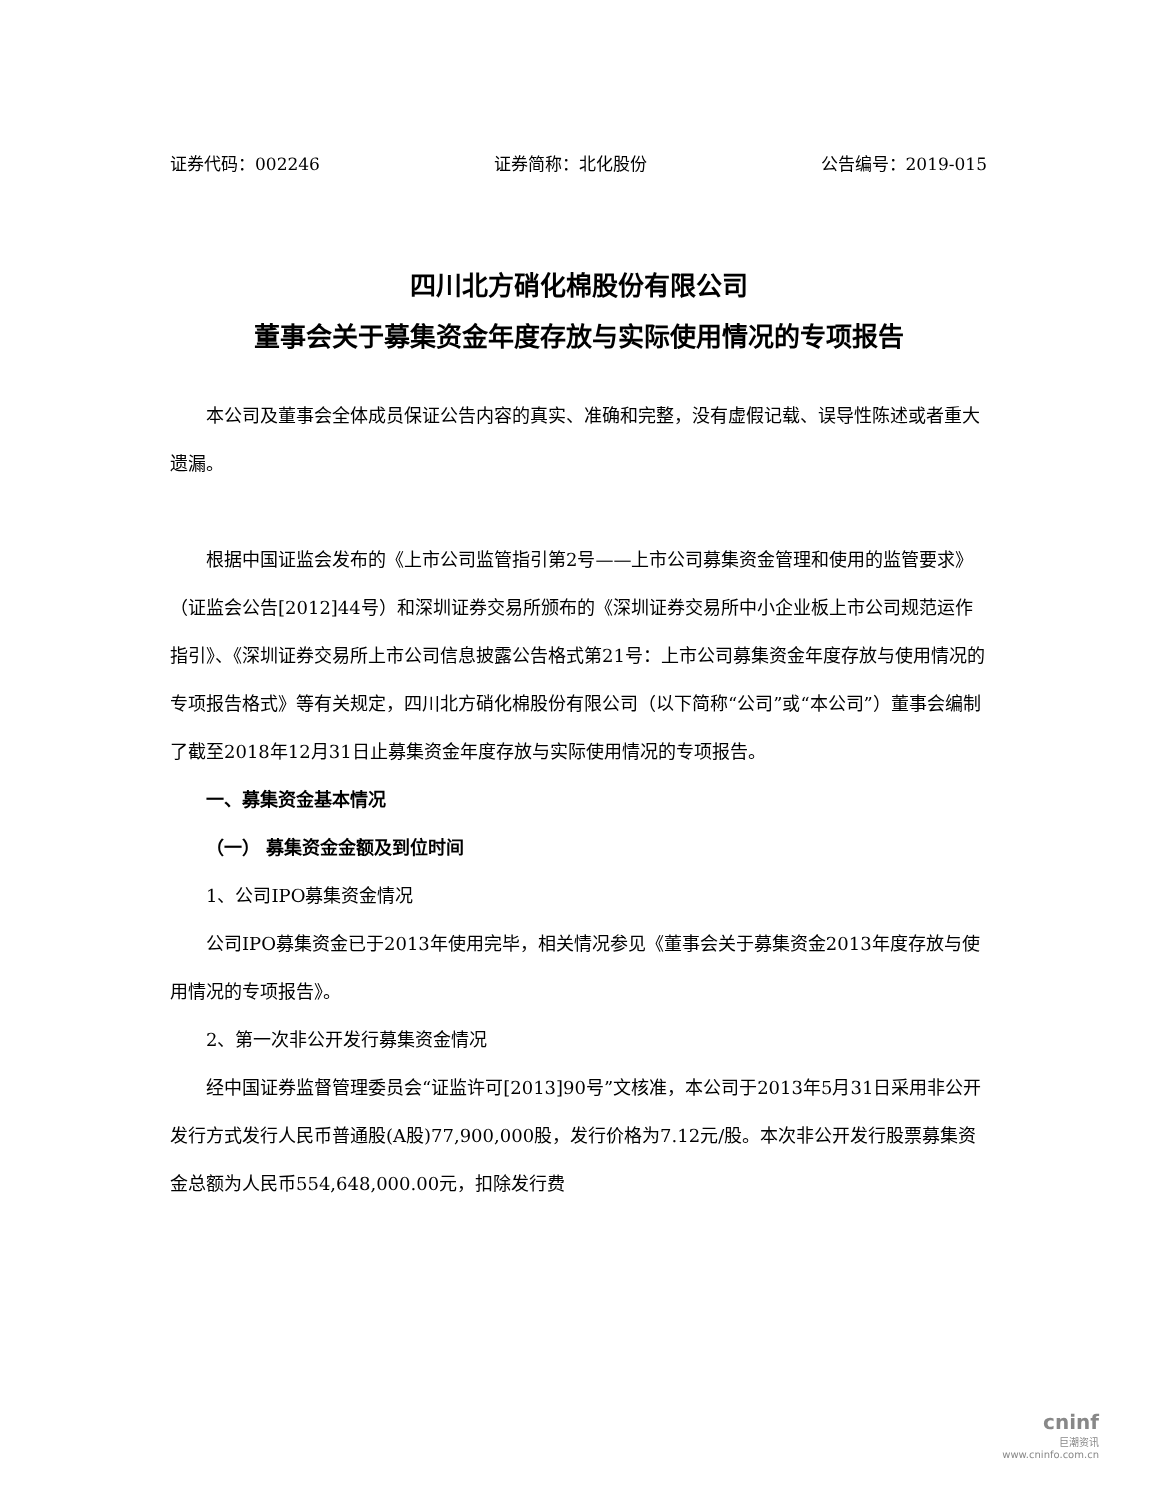证券代码：002246 证券简称：北化股份 公告编号：2019-015
四川北方硝化棉股份有限公司
董事会关于募集资金年度存放与实际使用情况的专项报告
本公司及董事会全体成员保证公告内容的真实、准确和完整，没有虚假记载、误导性陈述或者重大遗漏。
根据中国证监会发布的《上市公司监管指引第2号——上市公司募集资金管理和使用的监管要求》（证监会公告[2012]44号）和深圳证券交易所颁布的《深圳证券交易所中小企业板上市公司规范运作指引》、《深圳证券交易所上市公司信息披露公告格式第21号：上市公司募集资金年度存放与使用情况的专项报告格式》等有关规定，四川北方硝化棉股份有限公司（以下简称“公司”或“本公司”）董事会编制了截至2018年12月31日止募集资金年度存放与实际使用情况的专项报告。
一、募集资金基本情况
（一） 募集资金金额及到位时间
1、公司IPO募集资金情况
公司IPO募集资金已于2013年使用完毕，相关情况参见《董事会关于募集资金2013年度存放与使用情况的专项报告》。
2、第一次非公开发行募集资金情况
经中国证券监督管理委员会“证监许可[2013]90号”文核准，本公司于2013年5月31日采用非公开发行方式发行人民币普通股(A股)77,900,000股，发行价格为7.12元/股。本次非公开发行股票募集资金总额为人民币554,648,000.00元，扣除发行费
cninf
巨潮资讯
www.cninfo.com.cn